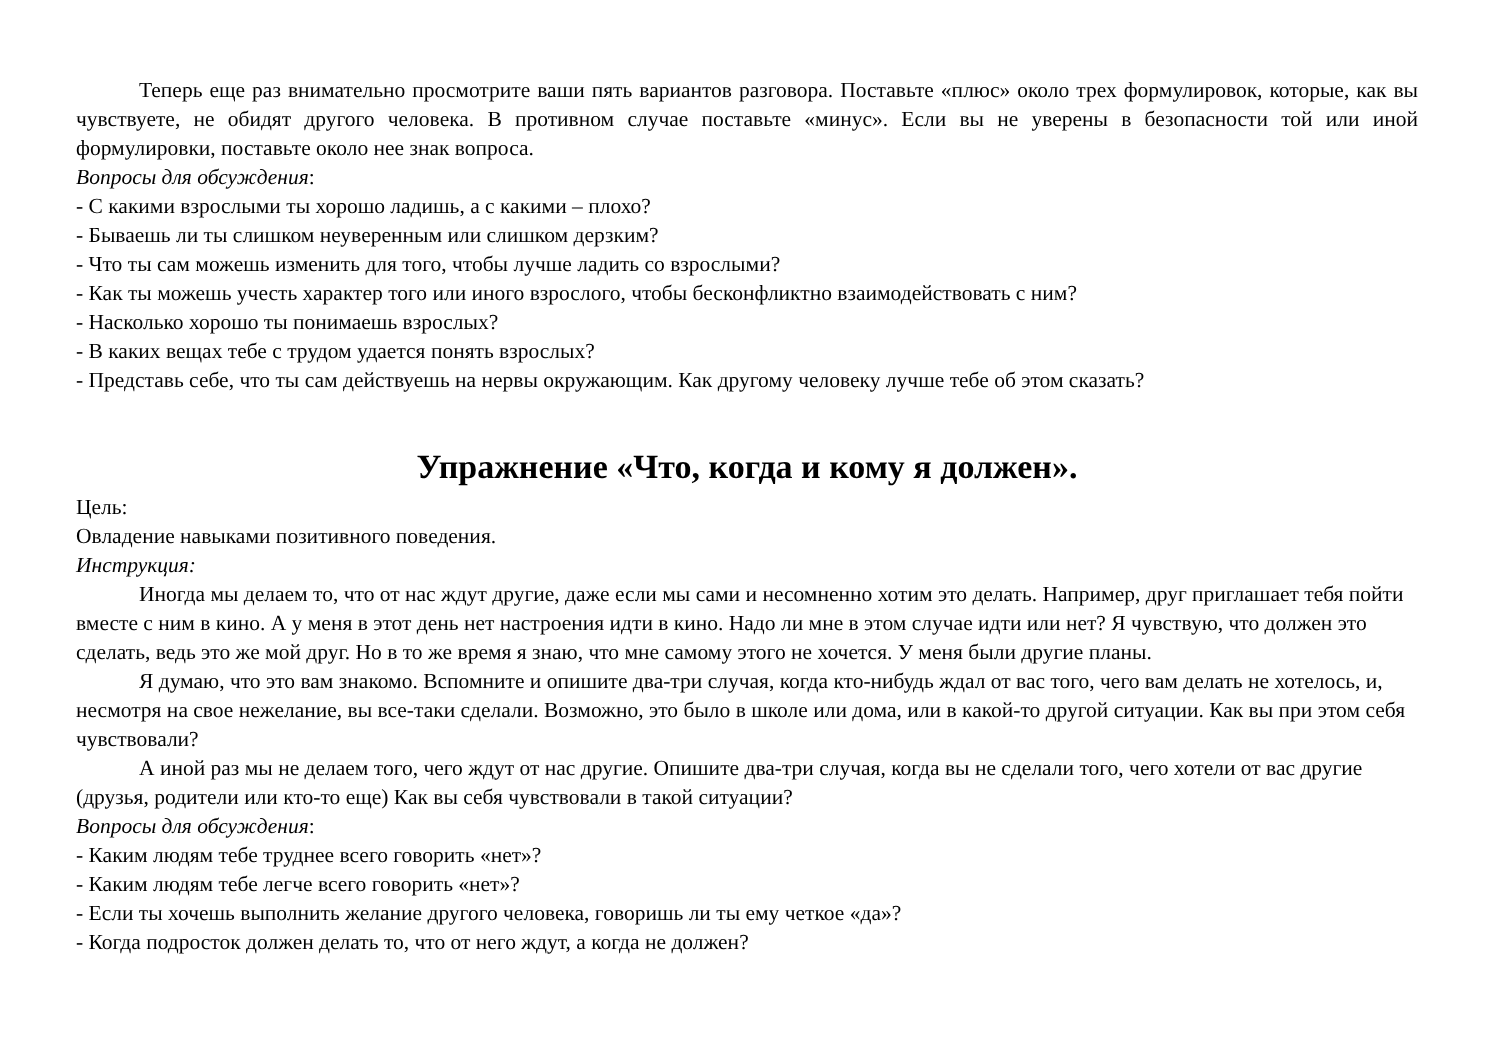Теперь еще раз внимательно просмотрите ваши пять вариантов разговора. Поставьте «плюс» около трех формулировок, которые, как вы чувствуете, не обидят другого человека. В противном случае поставьте «минус». Если вы не уверены в безопасности той или иной формулировки, поставьте около нее знак вопроса.
Вопросы для обсуждения:
- С какими взрослыми ты хорошо ладишь, а с какими – плохо?
- Бываешь ли ты слишком неуверенным или слишком дерзким?
- Что ты сам можешь изменить для того, чтобы лучше ладить со взрослыми?
- Как ты можешь учесть характер того или иного взрослого, чтобы бесконфликтно взаимодействовать с ним?
- Насколько хорошо ты понимаешь взрослых?
- В каких вещах тебе с трудом удается понять взрослых?
- Представь себе, что ты сам действуешь на нервы окружающим. Как другому человеку лучше тебе об этом сказать?
Упражнение «Что, когда и кому я должен».
Цель:
Овладение навыками позитивного поведения.
Инструкция:
Иногда мы делаем то, что от нас ждут другие, даже если мы сами и несомненно хотим это делать. Например, друг приглашает тебя пойти вместе с ним в кино. А у меня в этот день нет настроения идти в кино. Надо ли мне в этом случае идти или нет? Я чувствую, что должен это сделать, ведь это же мой друг. Но в то же время я знаю, что мне самому этого не хочется. У меня были другие планы.
Я думаю, что это вам знакомо. Вспомните и опишите два-три случая, когда кто-нибудь ждал от вас того, чего вам делать не хотелось, и, несмотря на свое нежелание, вы все-таки сделали. Возможно, это было в школе или дома, или в какой-то другой ситуации. Как вы при этом себя чувствовали?
А иной раз мы не делаем того, чего ждут от нас другие. Опишите два-три случая, когда вы не сделали того, чего хотели от вас другие (друзья, родители или кто-то еще) Как вы себя чувствовали в такой ситуации?
Вопросы для обсуждения:
- Каким людям тебе труднее всего говорить «нет»?
- Каким людям тебе легче всего говорить «нет»?
- Если ты хочешь выполнить желание другого человека, говоришь ли ты ему четкое «да»?
- Когда подросток должен делать то, что от него ждут, а когда не должен?